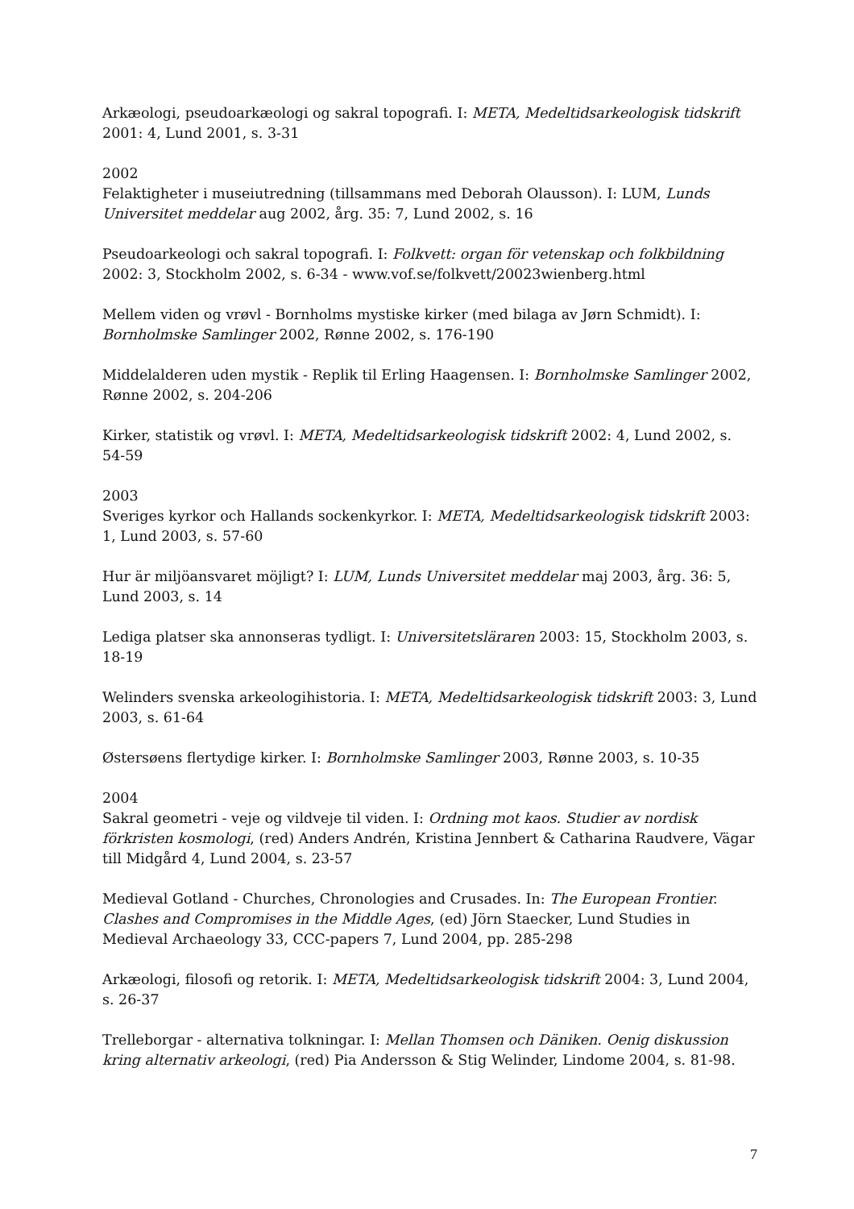Arkæologi, pseudoarkæologi og sakral topografi. I: META, Medeltidsarkeologisk tidskrift 2001: 4, Lund 2001, s. 3-31
2002
Felaktigheter i museiutredning (tillsammans med Deborah Olausson). I: LUM, Lunds Universitet meddelar aug 2002, årg. 35: 7, Lund 2002, s. 16
Pseudoarkeologi och sakral topografi. I: Folkvett: organ för vetenskap och folkbildning 2002: 3, Stockholm 2002, s. 6-34 - www.vof.se/folkvett/20023wienberg.html
Mellem viden og vrøvl - Bornholms mystiske kirker (med bilaga av Jørn Schmidt). I: Bornholmske Samlinger 2002, Rønne 2002, s. 176-190
Middelalderen uden mystik - Replik til Erling Haagensen. I: Bornholmske Samlinger 2002, Rønne 2002, s. 204-206
Kirker, statistik og vrøvl. I: META, Medeltidsarkeologisk tidskrift 2002: 4, Lund 2002, s. 54-59
2003
Sveriges kyrkor och Hallands sockenkyrkor. I: META, Medeltidsarkeologisk tidskrift 2003: 1, Lund 2003, s. 57-60
Hur är miljöansvaret möjligt? I: LUM, Lunds Universitet meddelar maj 2003, årg. 36: 5, Lund 2003, s. 14
Lediga platser ska annonseras tydligt. I: Universitetsläraren 2003: 15, Stockholm 2003, s. 18-19
Welinders svenska arkeologihistoria. I: META, Medeltidsarkeologisk tidskrift 2003: 3, Lund 2003, s. 61-64
Østersøens flertydige kirker. I: Bornholmske Samlinger 2003, Rønne 2003, s. 10-35
2004
Sakral geometri - veje og vildveje til viden. I: Ordning mot kaos. Studier av nordisk förkristen kosmologi, (red) Anders Andrén, Kristina Jennbert & Catharina Raudvere, Vägar till Midgård 4, Lund 2004, s. 23-57
Medieval Gotland - Churches, Chronologies and Crusades. In: The European Frontier. Clashes and Compromises in the Middle Ages, (ed) Jörn Staecker, Lund Studies in Medieval Archaeology 33, CCC-papers 7, Lund 2004, pp. 285-298
Arkæologi, filosofi og retorik. I: META, Medeltidsarkeologisk tidskrift 2004: 3, Lund 2004, s. 26-37
Trelleborgar - alternativa tolkningar. I: Mellan Thomsen och Däniken. Oenig diskussion kring alternativ arkeologi, (red) Pia Andersson & Stig Welinder, Lindome 2004, s. 81-98.
7